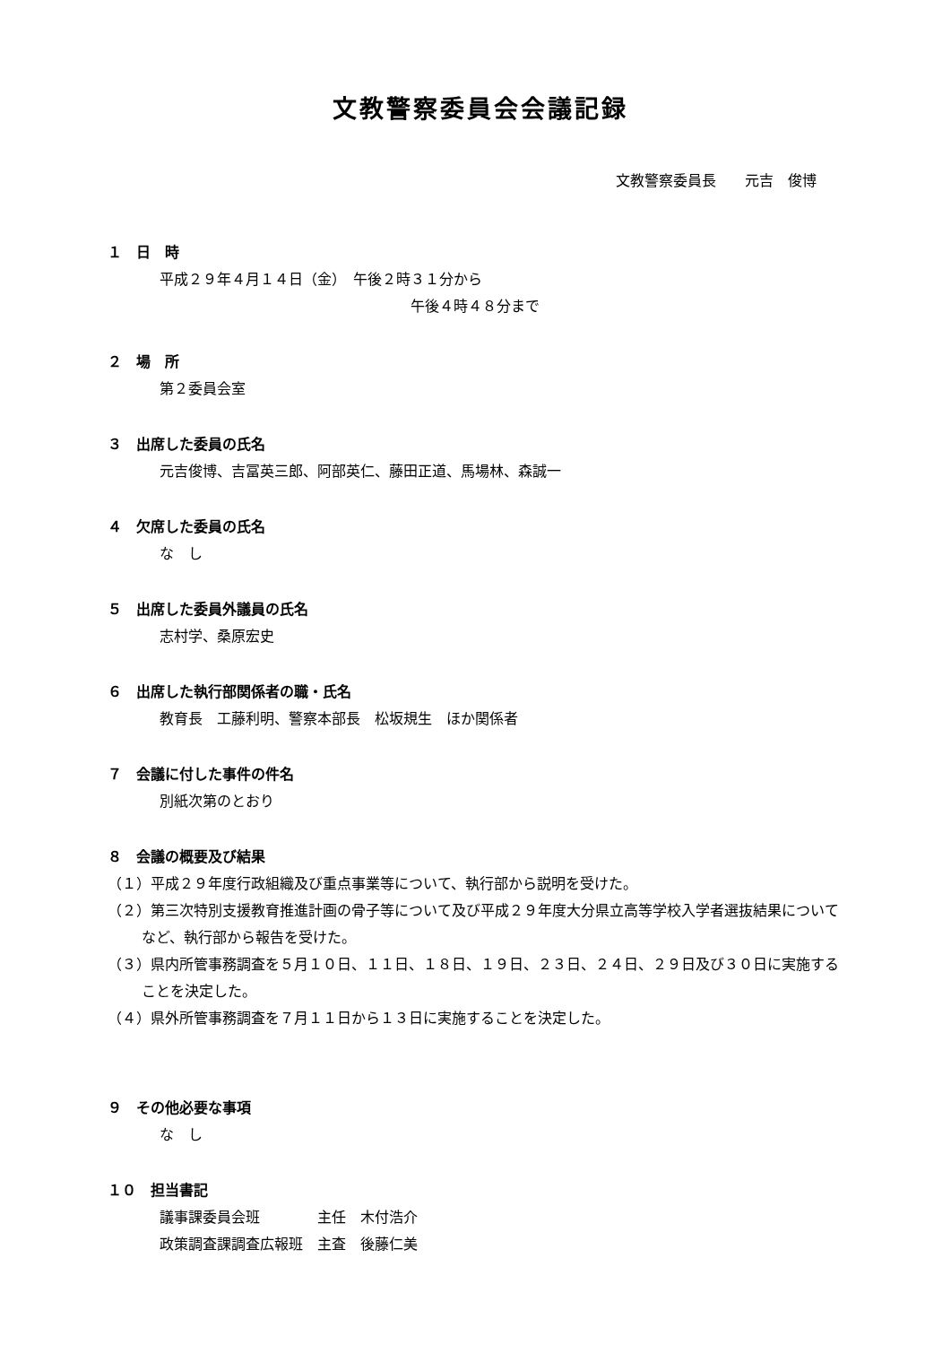文教警察委員会会議記録
文教警察委員長　　元吉　俊博
１　日　時
平成２９年４月１４日（金）　午後２時３１分から
午後４時４８分まで
２　場　所
第２委員会室
３　出席した委員の氏名
元吉俊博、吉冨英三郎、阿部英仁、藤田正道、馬場林、森誠一
４　欠席した委員の氏名
な　し
５　出席した委員外議員の氏名
志村学、桑原宏史
６　出席した執行部関係者の職・氏名
教育長　工藤利明、警察本部長　松坂規生　ほか関係者
７　会議に付した事件の件名
別紙次第のとおり
８　会議の概要及び結果
（１）平成２９年度行政組織及び重点事業等について、執行部から説明を受けた。
（２）第三次特別支援教育推進計画の骨子等について及び平成２９年度大分県立高等学校入学者選抜結果についてなど、執行部から報告を受けた。
（３）県内所管事務調査を５月１０日、１１日、１８日、１９日、２３日、２４日、２９日及び３０日に実施することを決定した。
（４）県外所管事務調査を７月１１日から１３日に実施することを決定した。
９　その他必要な事項
な　し
１０　担当書記
議事課委員会班　　　　主任　木付浩介
政策調査課調査広報班　主査　後藤仁美